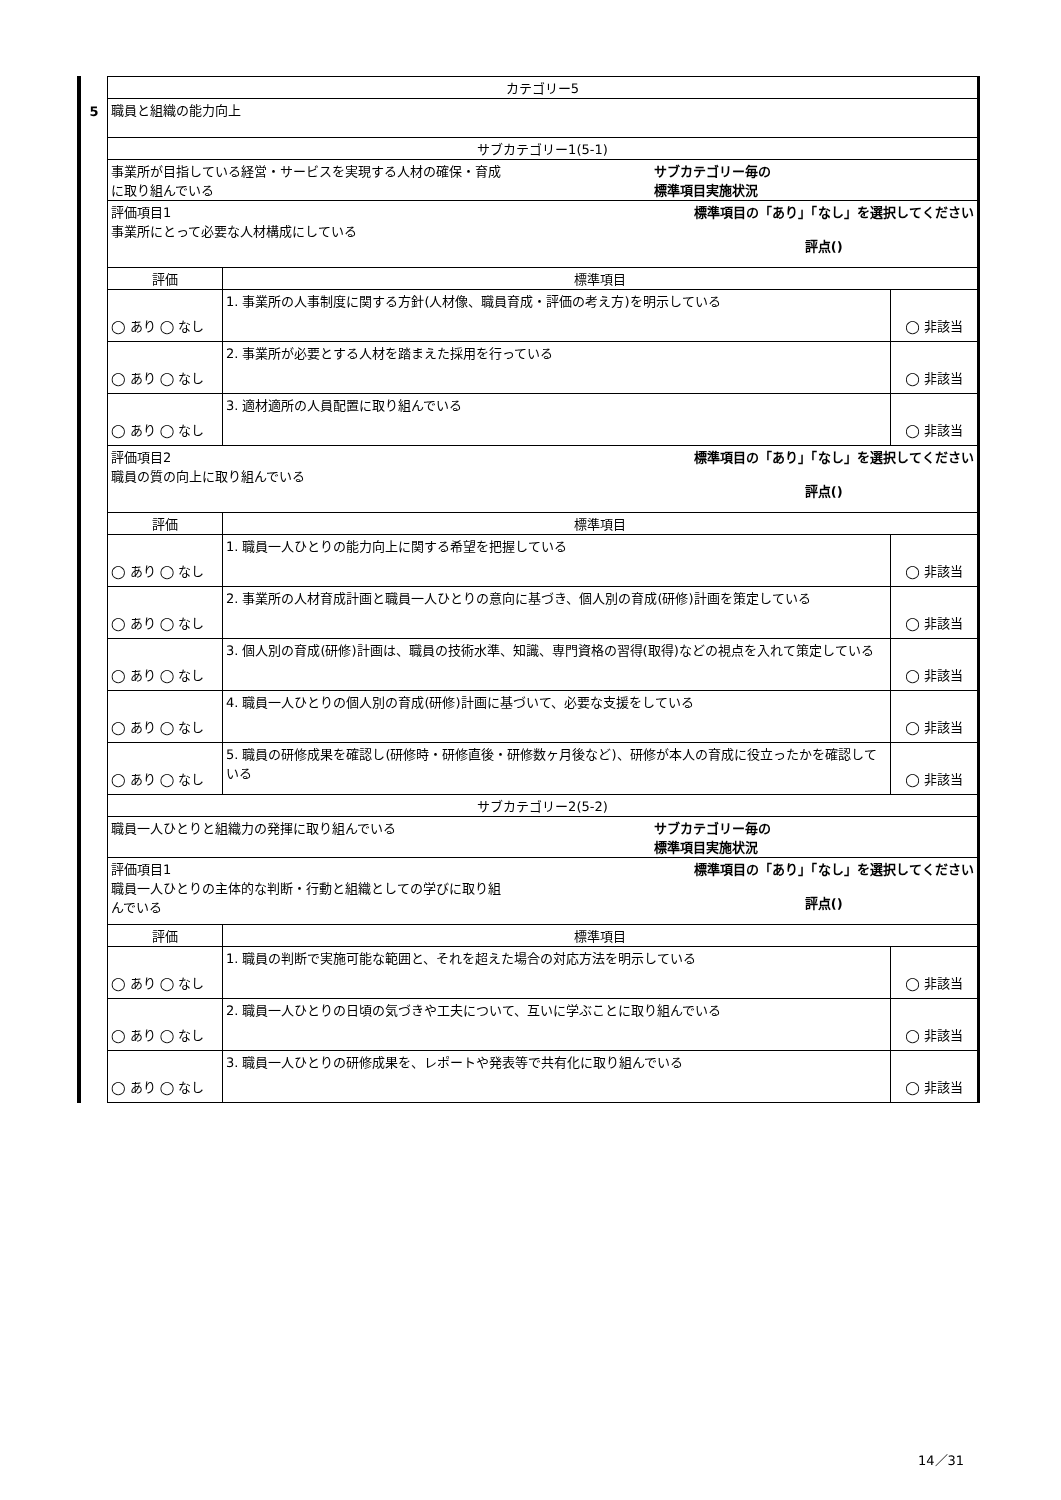5
| カテゴリー5 | | |
| 職員と組織の能力向上 | | |
| サブカテゴリー1(5-1) | | |
| 事業所が目指している経営・サービスを実現する人材の確保・育成 に取り組んでいる サブカテゴリー毎の 標準項目実施状況 | | |
| 評価項目1 事業所にとって必要な人材構成にしている 標準項目の「あり」「なし」を選択してください 評点() | | |
| 評価 | 標準項目 | |
| ◯ あり ◯ なし | 1. 事業所の人事制度に関する方針(人材像、職員育成・評価の考え方)を明示している | ◯ 非該当 |
| ◯ あり ◯ なし | 2. 事業所が必要とする人材を踏まえた採用を行っている | ◯ 非該当 |
| ◯ あり ◯ なし | 3. 適材適所の人員配置に取り組んでいる | ◯ 非該当 |
| 評価項目2 職員の質の向上に取り組んでいる 標準項目の「あり」「なし」を選択してください 評点() | | |
| 評価 | 標準項目 | |
| ◯ あり ◯ なし | 1. 職員一人ひとりの能力向上に関する希望を把握している | ◯ 非該当 |
| ◯ あり ◯ なし | 2. 事業所の人材育成計画と職員一人ひとりの意向に基づき、個人別の育成(研修)計画を策定している | ◯ 非該当 |
| ◯ あり ◯ なし | 3. 個人別の育成(研修)計画は、職員の技術水準、知識、専門資格の習得(取得)などの視点を入れて策定している | ◯ 非該当 |
| ◯ あり ◯ なし | 4. 職員一人ひとりの個人別の育成(研修)計画に基づいて、必要な支援をしている | ◯ 非該当 |
| ◯ あり ◯ なし | 5. 職員の研修成果を確認し(研修時・研修直後・研修数ヶ月後など)、研修が本人の育成に役立ったかを確認している | ◯ 非該当 |
| サブカテゴリー2(5-2) | | |
| 職員一人ひとりと組織力の発揮に取り組んでいる サブカテゴリー毎の 標準項目実施状況 | | |
| 評価項目1 職員一人ひとりの主体的な判断・行動と組織としての学びに取り組 んでいる 標準項目の「あり」「なし」を選択してください 評点() | | |
| 評価 | 標準項目 | |
| ◯ あり ◯ なし | 1. 職員の判断で実施可能な範囲と、それを超えた場合の対応方法を明示している | ◯ 非該当 |
| ◯ あり ◯ なし | 2. 職員一人ひとりの日頃の気づきや工夫について、互いに学ぶことに取り組んでいる | ◯ 非該当 |
| ◯ あり ◯ なし | 3. 職員一人ひとりの研修成果を、レポートや発表等で共有化に取り組んでいる | ◯ 非該当 |
14／31